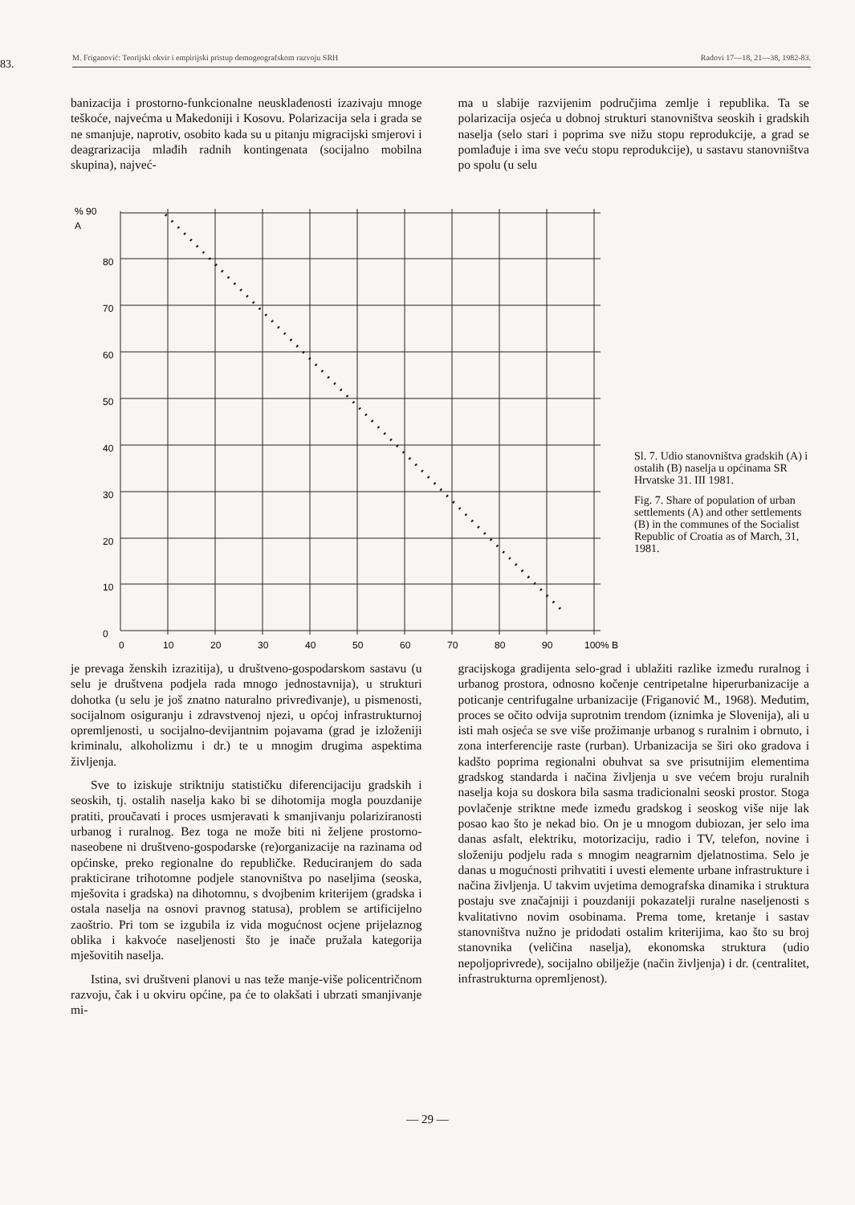83.
M. Friganović: Teorijski okvir i empirijski pristup demogeografskom razvoju SRH Radovi 17—18, 21—38, 1982-83.
banizacija i prostorno-funkcionalne neusklađenosti izazivaju mnoge teškoće, najvećma u Makedoniji i Kosovu. Polarizacija sela i grada se ne smanjuje, naprotiv, osobito kada su u pitanju migracijski smjerovi i deagrarizacija mlađih radnih kontingenata (socijalno mobilna skupina), najveć-
ma u slabije razvijenim područjima zemlje i republika. Ta se polarizacija osjeća u dobnoj strukturi stanovništva seoskih i gradskih naselja (selo stari i poprima sve nižu stopu reprodukcije, a grad se pomlađuje i ima sve veću stopu reprodukcije), u sastavu stanovništva po spolu (u selu
% 90
A
80
70
60
50
40
30
20
10
0
0
10
20
30
40
50
60
70
80
90
100% B
Sl. 7. Udio stanovništva gradskih (A) i ostalih (B) naselja u općinama SR Hrvatske 31. III 1981.
Fig. 7. Share of population of urban settlements (A) and other settlements (B) in the communes of the Socialist Republic of Croatia as of March, 31, 1981.
je prevaga ženskih izrazitija), u društveno-gospodarskom sastavu (u selu je društvena podjela rada mnogo jednostavnija), u strukturi dohotka (u selu je još znatno naturalno privređivanje), u pismenosti, socijalnom osiguranju i zdravstvenoj njezi, u općoj infrastrukturnoj opremljenosti, u socijalno-devijantnim pojavama (grad je izloženiji kriminalu, alkoholizmu i dr.) te u mnogim drugima aspektima življenja.
Sve to iziskuje striktniju statističku diferencijaciju gradskih i seoskih, tj. ostalih naselja kako bi se dihotomija mogla pouzdanije pratiti, proučavati i proces usmjeravati k smanjivanju polariziranosti urbanog i ruralnog. Bez toga ne može biti ni željene prostorno-naseobene ni društveno-gospodarske (re)organizacije na razinama od općinske, preko regionalne do republičke. Reduciranjem do sada prakticirane trihotomne podjele stanovništva po naseljima (seoska, mješovita i gradska) na dihotomnu, s dvojbenim kriterijem (gradska i ostala naselja na osnovi pravnog statusa), problem se artificijelno zaoštrio. Pri tom se izgubila iz vida mogućnost ocjene prijelaznog oblika i kakvoće naseljenosti što je inače pružala kategorija mješovitih naselja.
Istina, svi društveni planovi u nas teže manje-više policentričnom razvoju, čak i u okviru općine, pa će to olakšati i ubrzati smanjivanje mi-
gracijskoga gradijenta selo-grad i ublažiti razlike između ruralnog i urbanog prostora, odnosno kočenje centripetalne hiperurbanizacije a poticanje centrifugalne urbanizacije (Friganović M., 1968). Međutim, proces se očito odvija suprotnim trendom (iznimka je Slovenija), ali u isti mah osjeća se sve više prožimanje urbanog s ruralnim i obrnuto, i zona interferencije raste (rurban). Urbanizacija se širi oko gradova i kadšto poprima regionalni obuhvat sa sve prisutnijim elementima gradskog standarda i načina življenja u sve većem broju ruralnih naselja koja su doskora bila sasma tradicionalni seoski prostor. Stoga povlačenje striktne međe između gradskog i seoskog više nije lak posao kao što je nekad bio. On je u mnogom dubiozan, jer selo ima danas asfalt, elektriku, motorizaciju, radio i TV, telefon, novine i složeniju podjelu rada s mnogim neagrarnim djelatnostima. Selo je danas u mogućnosti prihvatiti i uvesti elemente urbane infrastrukture i načina življenja. U takvim uvjetima demografska dinamika i struktura postaju sve značajniji i pouzdaniji pokazatelji ruralne naseljenosti s kvalitativno novim osobinama. Prema tome, kretanje i sastav stanovništva nužno je pridodati ostalim kriterijima, kao što su broj stanovnika (veličina naselja), ekonomska struktura (udio nepoljoprivrede), socijalno obilježje (način življenja) i dr. (centralitet, infrastrukturna opremljenost).
— 29 —